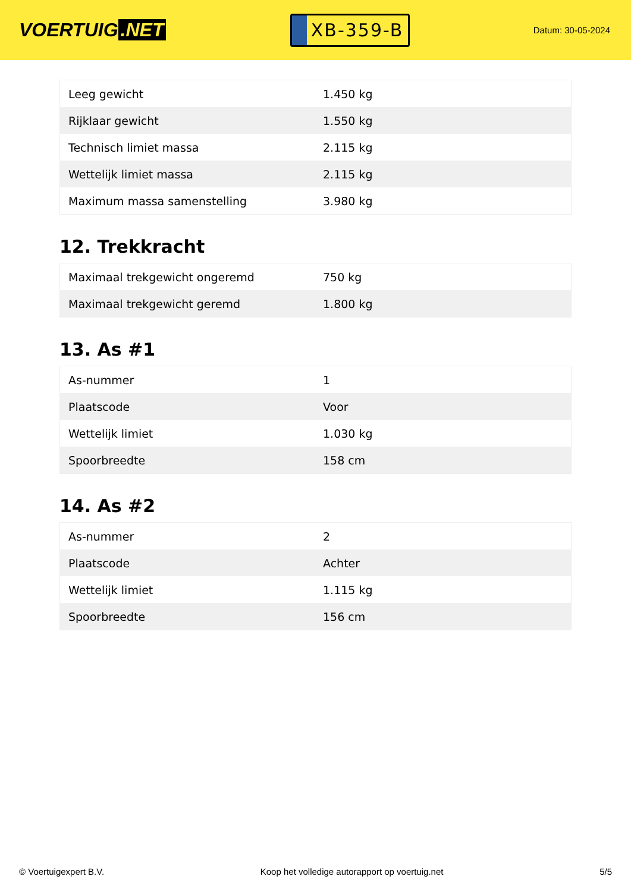VOERTUIG.NET
XB-359-B
Datum: 30-05-2024
| Leeg gewicht | 1.450 kg |
| Rijklaar gewicht | 1.550 kg |
| Technisch limiet massa | 2.115 kg |
| Wettelijk limiet massa | 2.115 kg |
| Maximum massa samenstelling | 3.980 kg |
12. Trekkracht
| Maximaal trekgewicht ongeremd | 750 kg |
| Maximaal trekgewicht geremd | 1.800 kg |
13. As #1
| As-nummer | 1 |
| Plaatscode | Voor |
| Wettelijk limiet | 1.030 kg |
| Spoorbreedte | 158 cm |
14. As #2
| As-nummer | 2 |
| Plaatscode | Achter |
| Wettelijk limiet | 1.115 kg |
| Spoorbreedte | 156 cm |
© Voertuigexpert B.V. Koop het volledige autorapport op voertuig.net 5/5